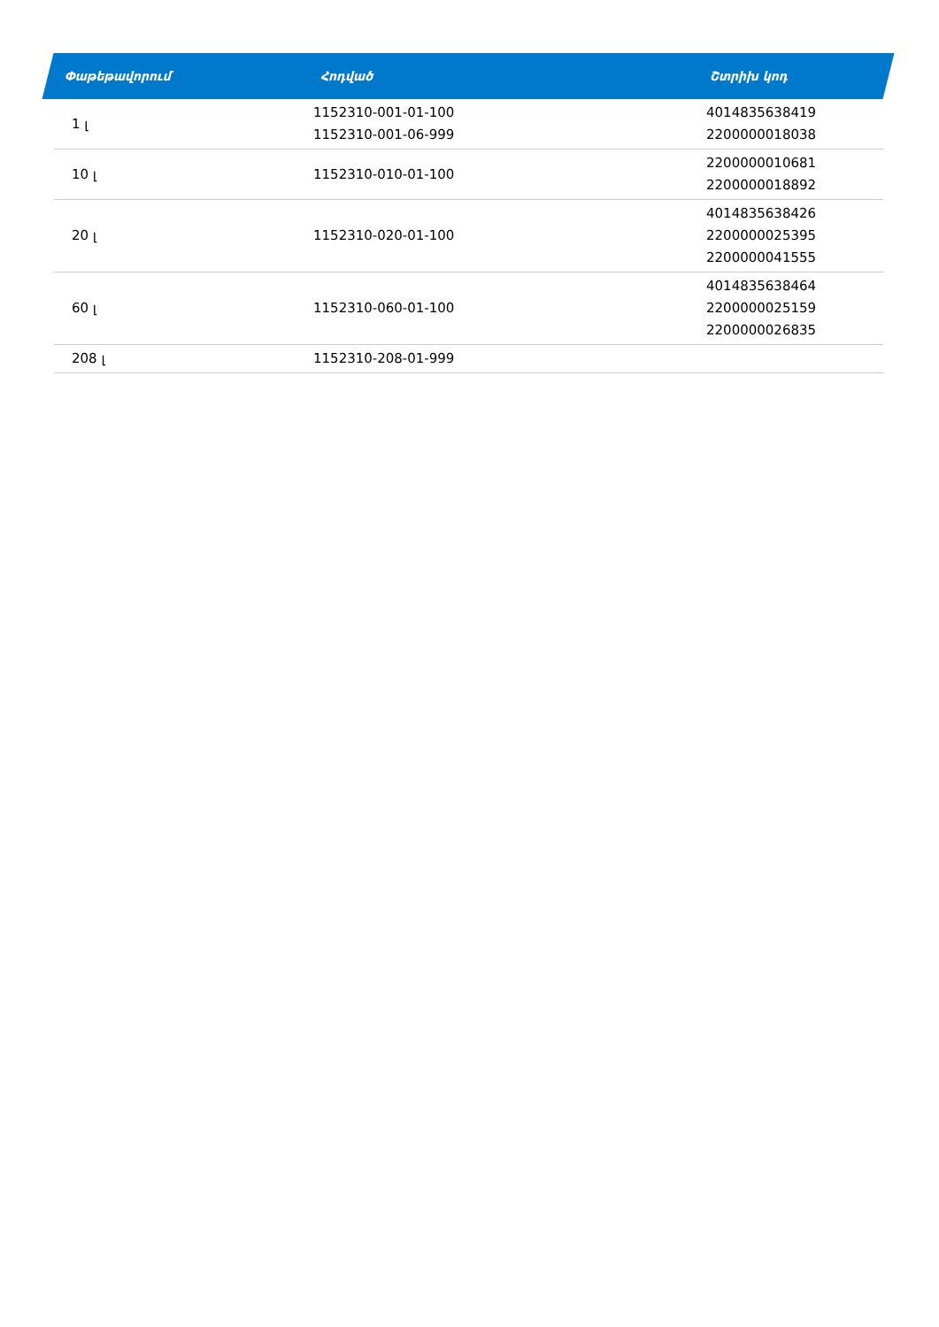| Փաթեթավորում | Հոդված | Շտրիխ կոդ |
| --- | --- | --- |
| 1 լ | 1152310-001-01-100 1152310-001-06-999 | 4014835638419 2200000018038 |
| 10 լ | 1152310-010-01-100 | 2200000010681 2200000018892 |
| 20 լ | 1152310-020-01-100 | 4014835638426 2200000025395 2200000041555 |
| 60 լ | 1152310-060-01-100 | 4014835638464 2200000025159 2200000026835 |
| 208 լ | 1152310-208-01-999 | |